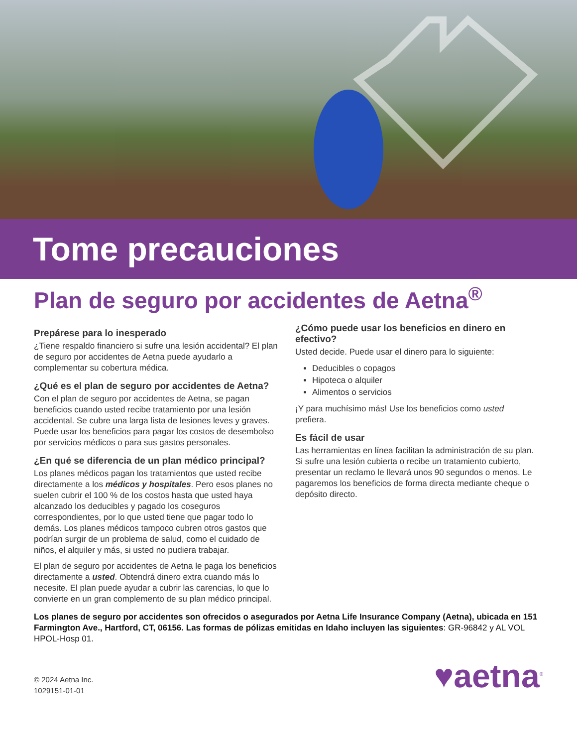Tome precauciones
Plan de seguro por accidentes de Aetna<sup>®</sup>
Prepárese para lo inesperado
¿Tiene respaldo financiero si sufre una lesión accidental? El plan de seguro por accidentes de Aetna puede ayudarlo a complementar su cobertura médica.
¿Qué es el plan de seguro por accidentes de Aetna?
Con el plan de seguro por accidentes de Aetna, se pagan beneficios cuando usted recibe tratamiento por una lesión accidental. Se cubre una larga lista de lesiones leves y graves. Puede usar los beneficios para pagar los costos de desembolso por servicios médicos o para sus gastos personales.
¿En qué se diferencia de un plan médico principal?
Los planes médicos pagan los tratamientos que usted recibe directamente a los médicos y hospitales. Pero esos planes no suelen cubrir el 100 % de los costos hasta que usted haya alcanzado los deducibles y pagado los coseguros correspondientes, por lo que usted tiene que pagar todo lo demás. Los planes médicos tampoco cubren otros gastos que podrían surgir de un problema de salud, como el cuidado de niños, el alquiler y más, si usted no pudiera trabajar.
El plan de seguro por accidentes de Aetna le paga los beneficios directamente a usted. Obtendrá dinero extra cuando más lo necesite. El plan puede ayudar a cubrir las carencias, lo que lo convierte en un gran complemento de su plan médico principal.
¿Cómo puede usar los beneficios en dinero en efectivo?
Usted decide. Puede usar el dinero para lo siguiente:
Deducibles o copagos
Hipoteca o alquiler
Alimentos o servicios
¡Y para muchísimo más! Use los beneficios como usted prefiera.
Es fácil de usar
Las herramientas en línea facilitan la administración de su plan. Si sufre una lesión cubierta o recibe un tratamiento cubierto, presentar un reclamo le llevará unos 90 segundos o menos. Le pagaremos los beneficios de forma directa mediante cheque o depósito directo.
Los planes de seguro por accidentes son ofrecidos o asegurados por Aetna Life Insurance Company (Aetna), ubicada en 151 Farmington Ave., Hartford, CT, 06156. Las formas de pólizas emitidas en Idaho incluyen las siguientes: GR-96842 y AL VOL HPOL-Hosp 01.
© 2024 Aetna Inc.
1029151-01-01
♥aetna<sup>®</sup>